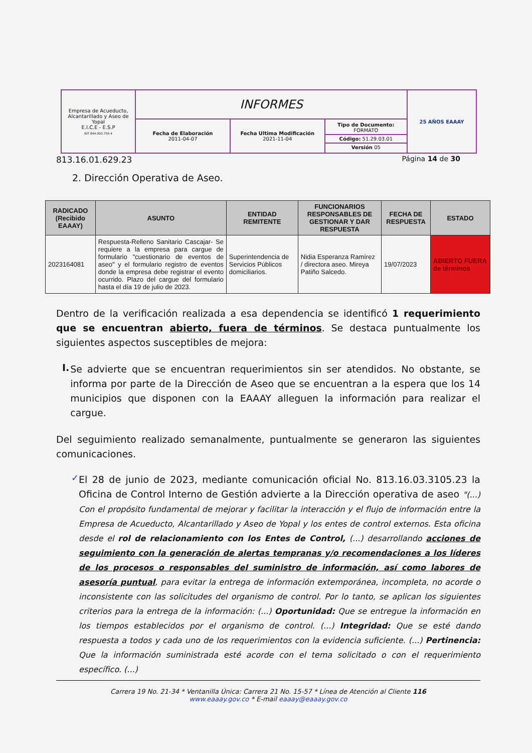| Empresa de Acueducto, Alcantarillado y Aseo de Yopal E.I.C.E - E.S.P NIT 844.000.755-4 | INFORMES | | | 25 AÑOS EAAAY |
| | Fecha de Elaboración 2011-04-07 | Fecha Ultima Modificación 2021-11-04 | / Tipo de Documento: FORMATO / / Código: 51.29.03.01 / / Versión 05 / | |
813.16.01.629.23 Página 14 de 30
2. Dirección Operativa de Aseo.
| RADICADO (Recibido EAAAY) | ASUNTO | ENTIDAD REMITENTE | FUNCIONARIOS RESPONSABLES DE GESTIONAR Y DAR RESPUESTA | FECHA DE RESPUESTA | ESTADO |
| --- | --- | --- | --- | --- | --- |
| 2023164081 | Respuesta-Relleno Sanitario Cascajar- Se requiere a la empresa para cargue de formulario "cuestionario de eventos de aseo" y el formulario registro de eventos donde la empresa debe registrar el evento ocurrido. Plazo del cargue del formulario hasta el día 19 de julio de 2023. | Superintendencia de Servicios Públicos domiciliarios. | Nidia Esperanza Ramírez / directora aseo. Mireya Patiño Salcedo. | 19/07/2023 | ABIERTO FUERA de términos |
Dentro de la verificación realizada a esa dependencia se identificó 1 requerimiento que se encuentran abierto, fuera de términos. Se destaca puntualmente los siguientes aspectos susceptibles de mejora:
I.
Se advierte que se encuentran requerimientos sin ser atendidos. No obstante, se informa por parte de la Dirección de Aseo que se encuentran a la espera que los 14 municipios que disponen con la EAAAY alleguen la información para realizar el cargue.
Del seguimiento realizado semanalmente, puntualmente se generaron las siguientes comunicaciones.
✓
El 28 de junio de 2023, mediante comunicación oficial No. 813.16.03.3105.23 la Oficina de Control Interno de Gestión advierte a la Dirección operativa de aseo "(...) Con el propósito fundamental de mejorar y facilitar la interacción y el flujo de información entre la Empresa de Acueducto, Alcantarillado y Aseo de Yopal y los entes de control externos. Esta oficina desde el rol de relacionamiento con los Entes de Control, (...) desarrollando acciones de seguimiento con la generación de alertas tempranas y/o recomendaciones a los líderes de los procesos o responsables del suministro de información, así como labores de asesoría puntual, para evitar la entrega de información extemporánea, incompleta, no acorde o inconsistente con las solicitudes del organismo de control. Por lo tanto, se aplican los siguientes criterios para la entrega de la información: (...) Oportunidad: Que se entregue la información en los tiempos establecidos por el organismo de control. (...) Integridad: Que se esté dando respuesta a todos y cada uno de los requerimientos con la evidencia suficiente. (...) Pertinencia: Que la información suministrada esté acorde con el tema solicitado o con el requerimiento específico. (...)
Carrera 19 No. 21-34 * Ventanilla Única: Carrera 21 No. 15-57 * Línea de Atención al Cliente 116
www.eaaay.gov.co * E-mail eaaay@eaaay.gov.co